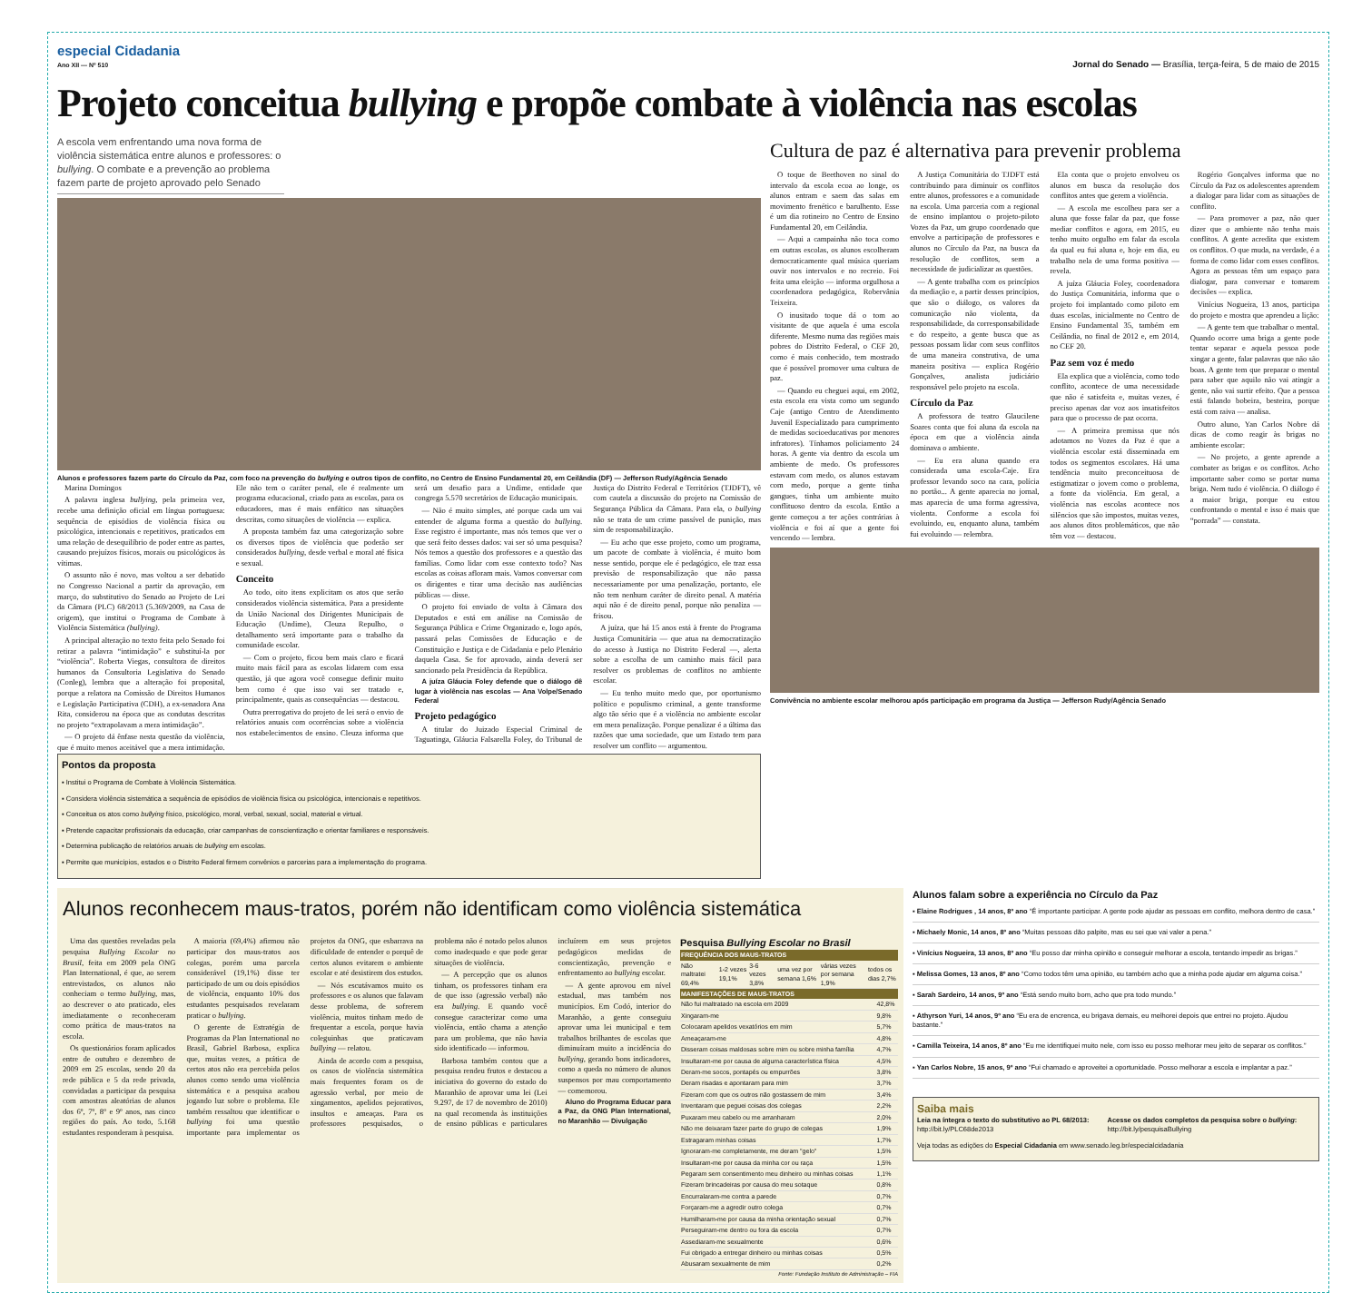especial Cidadania
Ano XII — Nº 510
Jornal do Senado — Brasília, terça-feira, 5 de maio de 2015
Projeto conceitua bullying e propõe combate à violência nas escolas
A escola vem enfrentando uma nova forma de violência sistemática entre alunos e professores: o bullying. O combate e a prevenção ao problema fazem parte de projeto aprovado pelo Senado
Alunos e professores fazem parte do Círculo da Paz, com foco na prevenção do bullying e outros tipos de conflito, no Centro de Ensino Fundamental 20, em Ceilândia (DF) — Jefferson Rudy/Agência Senado
Marina Domingos
A palavra inglesa bullying, pela primeira vez, recebe uma definição oficial em língua portuguesa: sequência de episódios de violência física ou psicológica, intencionais e repetitivos, praticados em uma relação de desequilíbrio de poder entre as partes, causando prejuízos físicos, morais ou psicológicos às vítimas.
O assunto não é novo, mas voltou a ser debatido no Congresso Nacional a partir da aprovação, em março, do substitutivo do Senado ao Projeto de Lei da Câmara (PLC) 68/2013 (5.369/2009, na Casa de origem), que institui o Programa de Combate à Violência Sistemática (bullying).
A principal alteração no texto feita pelo Senado foi retirar a palavra “intimidação” e substituí-la por “violência”. Roberta Viegas, consultora de direitos humanos da Consultoria Legislativa do Senado (Conleg), lembra que a alteração foi proposital, porque a relatora na Comissão de Direitos Humanos e Legislação Participativa (CDH), a ex-senadora Ana Rita, considerou na época que as condutas descritas no projeto “extrapolavam a mera intimidação”.
— O projeto dá ênfase nesta questão da violência, que é muito menos aceitável que a mera intimidação. Ele não tem o caráter penal, ele é realmente um programa educacional, criado para as escolas, para os educadores, mas é mais enfático nas situações descritas, como situações de violência — explica.
A proposta também faz uma categorização sobre os diversos tipos de violência que poderão ser considerados bullying, desde verbal e moral até física e sexual.
Conceito
Ao todo, oito itens explicitam os atos que serão considerados violência sistemática. Para a presidente da União Nacional dos Dirigentes Municipais de Educação (Undime), Cleuza Repulho, o detalhamento será importante para o trabalho da comunidade escolar.
— Com o projeto, ficou bem mais claro e ficará muito mais fácil para as escolas lidarem com essa questão, já que agora você consegue definir muito bem como é que isso vai ser tratado e, principalmente, quais as consequências — destacou.
Outra prerrogativa do projeto de lei será o envio de relatórios anuais com ocorrências sobre a violência nos estabelecimentos de ensino. Cleuza informa que será um desafio para a Undime, entidade que congrega 5.570 secretários de Educação municipais.
— Não é muito simples, até porque cada um vai entender de alguma forma a questão do bullying. Esse registro é importante, mas nós temos que ver o que será feito desses dados: vai ser só uma pesquisa? Nós temos a questão dos professores e a questão das famílias. Como lidar com esse contexto todo? Nas escolas as coisas afloram mais. Vamos conversar com os dirigentes e tirar uma decisão nas audiências públicas — disse.
O projeto foi enviado de volta à Câmara dos Deputados e está em análise na Comissão de Segurança Pública e Crime Organizado e, logo após, passará pelas Comissões de Educação e de Constituição e Justiça e de Cidadania e pelo Plenário daquela Casa. Se for aprovado, ainda deverá ser sancionado pela Presidência da República.
A juíza Gláucia Foley defende que o diálogo dê lugar à violência nas escolas — Ana Volpe/Senado Federal
Projeto pedagógico
A titular do Juizado Especial Criminal de Taguatinga, Gláucia Falsarella Foley, do Tribunal de Justiça do Distrito Federal e Territórios (TJDFT), vê com cautela a discussão do projeto na Comissão de Segurança Pública da Câmara. Para ela, o bullying não se trata de um crime passível de punição, mas sim de responsabilização.
— Eu acho que esse projeto, como um programa, um pacote de combate à violência, é muito bom nesse sentido, porque ele é pedagógico, ele traz essa previsão de responsabilização que não passa necessariamente por uma penalização, portanto, ele não tem nenhum caráter de direito penal. A matéria aqui não é de direito penal, porque não penaliza — frisou.
A juíza, que há 15 anos está à frente do Programa Justiça Comunitária — que atua na democratização do acesso à Justiça no Distrito Federal —, alerta sobre a escolha de um caminho mais fácil para resolver os problemas de conflitos no ambiente escolar.
— Eu tenho muito medo que, por oportunismo político e populismo criminal, a gente transforme algo tão sério que é a violência no ambiente escolar em mera penalização. Porque penalizar é a última das razões que uma sociedade, que um Estado tem para resolver um conflito — argumentou.
Pontos da proposta
▪ Institui o Programa de Combate à Violência Sistemática.
▪ Considera violência sistemática a sequência de episódios de violência física ou psicológica, intencionais e repetitivos.
▪ Conceitua os atos como bullying físico, psicológico, moral, verbal, sexual, social, material e virtual.
▪ Pretende capacitar profissionais da educação, criar campanhas de conscientização e orientar familiares e responsáveis.
▪ Determina publicação de relatórios anuais de bullying em escolas.
▪ Permite que municípios, estados e o Distrito Federal firmem convênios e parcerias para a implementação do programa.
Cultura de paz é alternativa para prevenir problema
O toque de Beethoven no sinal do intervalo da escola ecoa ao longe, os alunos entram e saem das salas em movimento frenético e barulhento. Esse é um dia rotineiro no Centro de Ensino Fundamental 20, em Ceilândia.
— Aqui a campainha não toca como em outras escolas, os alunos escolheram democraticamente qual música queriam ouvir nos intervalos e no recreio. Foi feita uma eleição — informa orgulhosa a coordenadora pedagógica, Robervânia Teixeira.
O inusitado toque dá o tom ao visitante de que aquela é uma escola diferente. Mesmo numa das regiões mais pobres do Distrito Federal, o CEF 20, como é mais conhecido, tem mostrado que é possível promover uma cultura de paz.
— Quando eu cheguei aqui, em 2002, esta escola era vista como um segundo Caje (antigo Centro de Atendimento Juvenil Especializado para cumprimento de medidas socioeducativas por menores infratores). Tínhamos policiamento 24 horas. A gente via dentro da escola um ambiente de medo. Os professores estavam com medo, os alunos estavam com medo, porque a gente tinha gangues, tinha um ambiente muito conflituoso dentro da escola. Então a gente começou a ter ações contrárias à violência e foi aí que a gente foi vencendo — lembra.
A Justiça Comunitária do TJDFT está contribuindo para diminuir os conflitos entre alunos, professores e a comunidade na escola. Uma parceria com a regional de ensino implantou o projeto-piloto Vozes da Paz, um grupo coordenado que envolve a participação de professores e alunos no Círculo da Paz, na busca da resolução de conflitos, sem a necessidade de judicializar as questões.
— A gente trabalha com os princípios da mediação e, a partir desses princípios, que são o diálogo, os valores da comunicação não violenta, da responsabilidade, da corresponsabilidade e do respeito, a gente busca que as pessoas possam lidar com seus conflitos de uma maneira construtiva, de uma maneira positiva — explica Rogério Gonçalves, analista judiciário responsável pelo projeto na escola.
Círculo da Paz
A professora de teatro Glaucilene Soares conta que foi aluna da escola na época em que a violência ainda dominava o ambiente.
— Eu era aluna quando era considerada uma escola-Caje. Era professor levando soco na cara, polícia no portão... A gente aparecia no jornal, mas aparecia de uma forma agressiva, violenta. Conforme a escola foi evoluindo, eu, enquanto aluna, também fui evoluindo — relembra.
Ela conta que o projeto envolveu os alunos em busca da resolução dos conflitos antes que gerem a violência.
— A escola me escolheu para ser a aluna que fosse falar da paz, que fosse mediar conflitos e agora, em 2015, eu tenho muito orgulho em falar da escola da qual eu fui aluna e, hoje em dia, eu trabalho nela de uma forma positiva — revela.
A juíza Gláucia Foley, coordenadora do Justiça Comunitária, informa que o projeto foi implantado como piloto em duas escolas, inicialmente no Centro de Ensino Fundamental 35, também em Ceilândia, no final de 2012 e, em 2014, no CEF 20.
Paz sem voz é medo
Ela explica que a violência, como todo conflito, acontece de uma necessidade que não é satisfeita e, muitas vezes, é preciso apenas dar voz aos insatisfeitos para que o processo de paz ocorra.
— A primeira premissa que nós adotamos no Vozes da Paz é que a violência escolar está disseminada em todos os segmentos escolares. Há uma tendência muito preconceituosa de estigmatizar o jovem como o problema, a fonte da violência. Em geral, a violência nas escolas acontece nos silêncios que são impostos, muitas vezes, aos alunos ditos problemáticos, que não têm voz — destacou.
Rogério Gonçalves informa que no Círculo da Paz os adolescentes aprendem a dialogar para lidar com as situações de conflito.
— Para promover a paz, não quer dizer que o ambiente não tenha mais conflitos. A gente acredita que existem os conflitos. O que muda, na verdade, é a forma de como lidar com esses conflitos. Agora as pessoas têm um espaço para dialogar, para conversar e tomarem decisões — explica.
Vinícius Nogueira, 13 anos, participa do projeto e mostra que aprendeu a lição:
— A gente tem que trabalhar o mental. Quando ocorre uma briga a gente pode tentar separar e aquela pessoa pode xingar a gente, falar palavras que não são boas. A gente tem que preparar o mental para saber que aquilo não vai atingir a gente, não vai surtir efeito. Que a pessoa está falando bobeira, besteira, porque está com raiva — analisa.
Outro aluno, Yan Carlos Nobre dá dicas de como reagir às brigas no ambiente escolar:
— No projeto, a gente aprende a combater as brigas e os conflitos. Acho importante saber como se portar numa briga. Nem tudo é violência. O diálogo é a maior briga, porque eu estou confrontando o mental e isso é mais que “porrada” — constata.
Convivência no ambiente escolar melhorou após participação em programa da Justiça — Jefferson Rudy/Agência Senado
Alunos reconhecem maus-tratos, porém não identificam como violência sistemática
Uma das questões reveladas pela pesquisa Bullying Escolar no Brasil, feita em 2009 pela ONG Plan International, é que, ao serem entrevistados, os alunos não conheciam o termo bullying, mas, ao descrever o ato praticado, eles imediatamente o reconheceram como prática de maus-tratos na escola.
Os questionários foram aplicados entre de outubro e dezembro de 2009 em 25 escolas, sendo 20 da rede pública e 5 da rede privada, convidadas a participar da pesquisa com amostras aleatórias de alunos dos 6º, 7º, 8º e 9º anos, nas cinco regiões do país. Ao todo, 5.168 estudantes responderam à pesquisa.
A maioria (69,4%) afirmou não participar dos maus-tratos aos colegas, porém uma parcela considerável (19,1%) disse ter participado de um ou dois episódios de violência, enquanto 10% dos estudantes pesquisados revelaram praticar o bullying.
O gerente de Estratégia de Programas da Plan International no Brasil, Gabriel Barbosa, explica que, muitas vezes, a prática de certos atos não era percebida pelos alunos como sendo uma violência sistemática e a pesquisa acabou jogando luz sobre o problema. Ele também ressaltou que identificar o bullying foi uma questão importante para implementar os projetos da ONG, que esbarrava na dificuldade de entender o porquê de certos alunos evitarem o ambiente escolar e até desistirem dos estudos.
— Nós escutávamos muito os professores e os alunos que falavam desse problema, de sofrerem violência, muitos tinham medo de frequentar a escola, porque havia coleguinhas que praticavam bullying — relatou.
Ainda de acordo com a pesquisa, os casos de violência sistemática mais frequentes foram os de agressão verbal, por meio de xingamentos, apelidos pejorativos, insultos e ameaças. Para os professores pesquisados, o problema não é notado pelos alunos como inadequado e que pode gerar situações de violência.
— A percepção que os alunos tinham, os professores tinham era de que isso (agressão verbal) não era bullying. E quando você consegue caracterizar como uma violência, então chama a atenção para um problema, que não havia sido identificado — informou.
Barbosa também contou que a pesquisa rendeu frutos e destacou a iniciativa do governo do estado do Maranhão de aprovar uma lei (Lei 9.297, de 17 de novembro de 2010) na qual recomenda às instituições de ensino públicas e particulares incluírem em seus projetos pedagógicos medidas de conscientização, prevenção e enfrentamento ao bullying escolar.
— A gente aprovou em nível estadual, mas também nos municípios. Em Codó, interior do Maranhão, a gente conseguiu aprovar uma lei municipal e tem trabalhos brilhantes de escolas que diminuíram muito a incidência do bullying, gerando bons indicadores, como a queda no número de alunos suspensos por mau comportamento — comemorou.
Aluno do Programa Educar para a Paz, da ONG Plan International, no Maranhão — Divulgação
Pesquisa Bullying Escolar no Brasil
| FREQUÊNCIA DOS MAUS-TRATOS | | | | | |
| --- | --- | --- | --- | --- | --- |
| Não maltratei 69,4% | 1-2 vezes 19,1% | 3-6 vezes 3,8% | uma vez por semana 1,6% | várias vezes por semana 1,9% | todos os dias 2,7% |
| MANIFESTAÇÕES DE MAUS-TRATOS | |
| --- | --- |
| Não fui maltratado na escola em 2009 | 42,8% |
| Xingaram-me | 9,8% |
| Colocaram apelidos vexatórios em mim | 5,7% |
| Ameaçaram-me | 4,8% |
| Disseram coisas maldosas sobre mim ou sobre minha família | 4,7% |
| Insultaram-me por causa de alguma característica física | 4,5% |
| Deram-me socos, pontapés ou empurrões | 3,8% |
| Deram risadas e apontaram para mim | 3,7% |
| Fizeram com que os outros não gostassem de mim | 3,4% |
| Inventaram que peguei coisas dos colegas | 2,2% |
| Puxaram meu cabelo ou me arranharam | 2,0% |
| Não me deixaram fazer parte do grupo de colegas | 1,9% |
| Estragaram minhas coisas | 1,7% |
| Ignoraram-me completamente, me deram "gelo" | 1,5% |
| Insultaram-me por causa da minha cor ou raça | 1,5% |
| Pegaram sem consentimento meu dinheiro ou minhas coisas | 1,1% |
| Fizeram brincadeiras por causa do meu sotaque | 0,8% |
| Encurralaram-me contra a parede | 0,7% |
| Forçaram-me a agredir outro colega | 0,7% |
| Humilharam-me por causa da minha orientação sexual | 0,7% |
| Perseguiram-me dentro ou fora da escola | 0,7% |
| Assediaram-me sexualmente | 0,6% |
| Fui obrigado a entregar dinheiro ou minhas coisas | 0,5% |
| Abusaram sexualmente de mim | 0,2% |
Fonte: Fundação Instituto de Administração – FIA
Alunos falam sobre a experiência no Círculo da Paz
▪ Elaine Rodrigues , 14 anos, 8º ano “É importante participar. A gente pode ajudar as pessoas em conflito, melhora dentro de casa.”
▪ Michaely Monic, 14 anos, 8º ano “Muitas pessoas dão palpite, mas eu sei que vai valer a pena.”
▪ Vinícius Nogueira, 13 anos, 8º ano “Eu posso dar minha opinião e conseguir melhorar a escola, tentando impedir as brigas.”
▪ Melissa Gomes, 13 anos, 8º ano “Como todos têm uma opinião, eu também acho que a minha pode ajudar em alguma coisa.”
▪ Sarah Sardeiro, 14 anos, 9º ano “Está sendo muito bom, acho que pra todo mundo.”
▪ Athyrson Yuri, 14 anos, 9º ano “Eu era de encrenca, eu brigava demais, eu melhorei depois que entrei no projeto. Ajudou bastante.”
▪ Camilla Teixeira, 14 anos, 8º ano “Eu me identifiquei muito nele, com isso eu posso melhorar meu jeito de separar os conflitos.”
▪ Yan Carlos Nobre, 15 anos, 9º ano “Fui chamado e aproveitei a oportunidade. Posso melhorar a escola e implantar a paz.”
Saiba mais
Leia na íntegra o texto do substitutivo ao PL 68/2013:
http://bit.ly/PLC68de2013
Acesse os dados completos da pesquisa sobre o bullying:
http://bit.ly/pesquisaBullying
Veja todas as edições do Especial Cidadania em www.senado.leg.br/especialcidadania